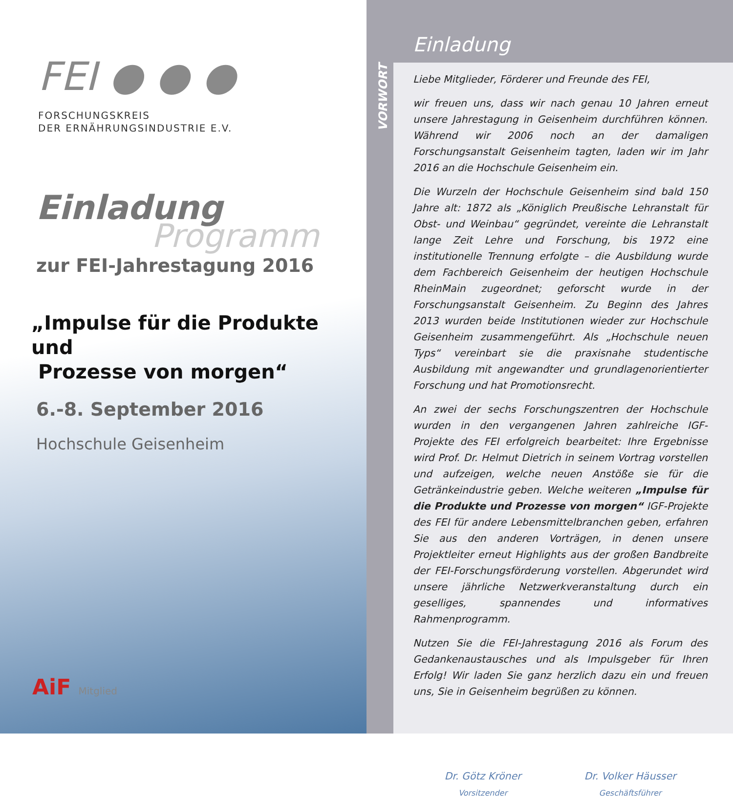FEI ● ● ●
FORSCHUNGSKREIS
DER ERNÄHRUNGSINDUSTRIE E.V.
Einladung
Programm
zur FEI-Jahrestagung 2016
„Impulse für die Produkte und
Prozesse von morgen“
6.-8. September 2016
Hochschule Geisenheim
AiF Mitglied
Einladung
VORWORT
Liebe Mitglieder, Förderer und Freunde des FEI,
wir freuen uns, dass wir nach genau 10 Jahren erneut unsere Jahrestagung in Geisenheim durchführen können. Während wir 2006 noch an der damaligen Forschungsanstalt Geisenheim tagten, laden wir im Jahr 2016 an die Hochschule Geisenheim ein.
Die Wurzeln der Hochschule Geisenheim sind bald 150 Jahre alt: 1872 als „Königlich Preußische Lehranstalt für Obst- und Weinbau“ gegründet, vereinte die Lehranstalt lange Zeit Lehre und Forschung, bis 1972 eine institutionelle Trennung erfolgte – die Ausbildung wurde dem Fachbereich Geisenheim der heutigen Hochschule RheinMain zugeordnet; geforscht wurde in der Forschungsanstalt Geisenheim. Zu Beginn des Jahres 2013 wurden beide Institutionen wieder zur Hochschule Geisenheim zusammengeführt. Als „Hochschule neuen Typs“ vereinbart sie die praxisnahe studentische Ausbildung mit angewandter und grundlagenorientierter Forschung und hat Promotionsrecht.
An zwei der sechs Forschungszentren der Hochschule wurden in den vergangenen Jahren zahlreiche IGF-Projekte des FEI erfolgreich bearbeitet: Ihre Ergebnisse wird Prof. Dr. Helmut Dietrich in seinem Vortrag vorstellen und aufzeigen, welche neuen Anstöße sie für die Getränkeindustrie geben. Welche weiteren „Impulse für die Produkte und Prozesse von morgen“ IGF-Projekte des FEI für andere Lebensmittelbranchen geben, erfahren Sie aus den anderen Vorträgen, in denen unsere Projektleiter erneut Highlights aus der großen Bandbreite der FEI-Forschungsförderung vorstellen. Abgerundet wird unsere jährliche Netzwerkveranstaltung durch ein geselliges, spannendes und informatives Rahmenprogramm.
Nutzen Sie die FEI-Jahrestagung 2016 als Forum des Gedankenaustausches und als Impulsgeber für Ihren Erfolg! Wir laden Sie ganz herzlich dazu ein und freuen uns, Sie in Geisenheim begrüßen zu können.
Dr. Götz Kröner
Vorsitzender
Dr. Volker Häusser
Geschäftsführer